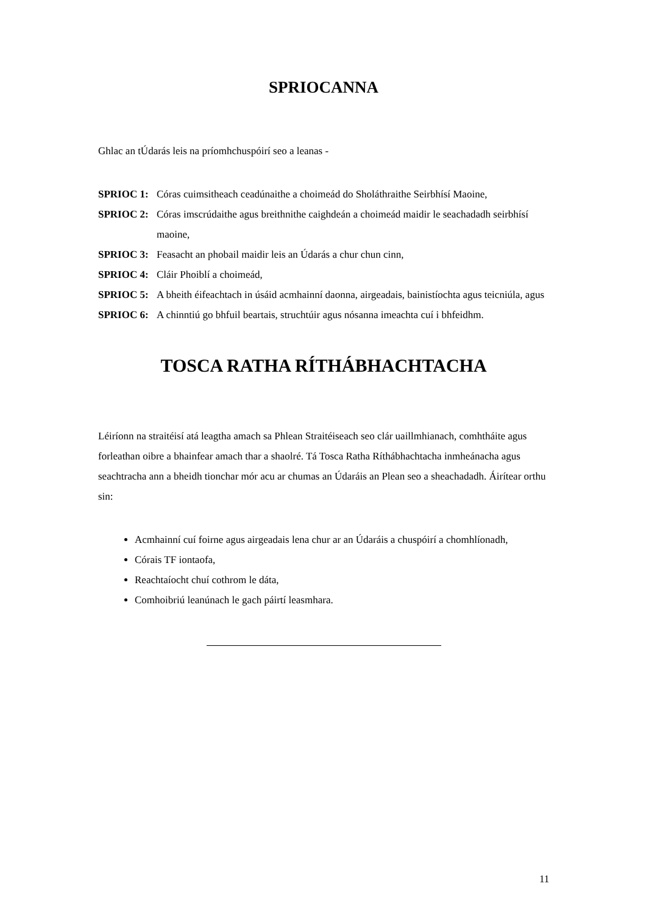SPRIOCANNA
Ghlac an tÚdarás leis na príomhchuspóirí seo a leanas -
SPRIOC 1: Córas cuimsitheach ceadúnaithe a choimeád do Sholáthraithe Seirbhísí Maoine,
SPRIOC 2: Córas imscrúdaithe agus breithnithe caighdeán a choimeád maidir le seachadadh seirbhísí maoine,
SPRIOC 3: Feasacht an phobail maidir leis an Údarás a chur chun cinn,
SPRIOC 4: Cláir Phoiblí a choimeád,
SPRIOC 5: A bheith éifeachtach in úsáid acmhainní daonna, airgeadais, bainistíochta agus teicniúla, agus
SPRIOC 6: A chinntiú go bhfuil beartais, struchtúir agus nósanna imeachta cuí i bhfeidhm.
TOSCA RATHA RÍTHÁBHACHTACHA
Léiríonn na straitéisí atá leagtha amach sa Phlean Straitéiseach seo clár uaillmhianach, comhtháite agus forleathan oibre a bhainfear amach thar a shaolré. Tá Tosca Ratha Ríthábhachtacha inmheánacha agus seachtracha ann a bheidh tionchar mór acu ar chumas an Údaráis an Plean seo a sheachadadh. Áirítear orthu sin:
Acmhainní cuí foirne agus airgeadais lena chur ar an Údaráis a chuspóirí a chomhlíonadh,
Córais TF iontaofa,
Reachtaíocht chuí cothrom le dáta,
Comhoibriú leanúnach le gach páirtí leasmhara.
11